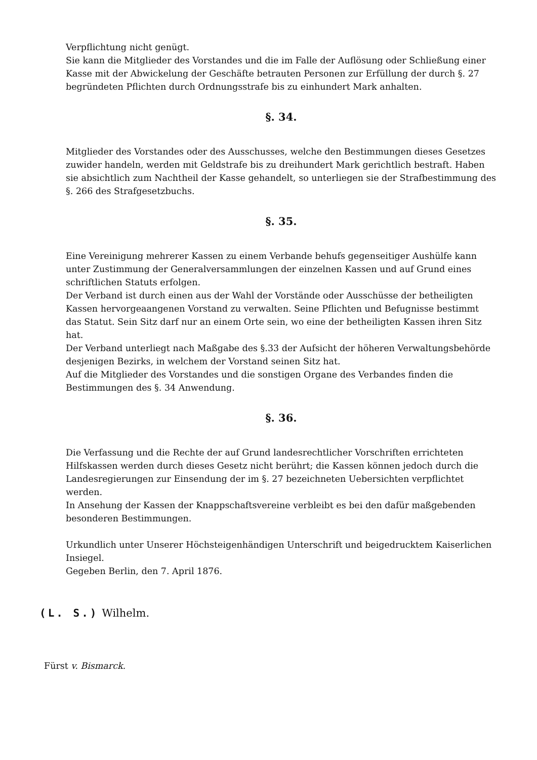Verpflichtung nicht genügt.
Sie kann die Mitglieder des Vorstandes und die im Falle der Auflösung oder Schließung einer Kasse mit der Abwickelung der Geschäfte betrauten Personen zur Erfüllung der durch §. 27 begründeten Pflichten durch Ordnungsstrafe bis zu einhundert Mark anhalten.
§. 34.
Mitglieder des Vorstandes oder des Ausschusses, welche den Bestimmungen dieses Gesetzes zuwider handeln, werden mit Geldstrafe bis zu dreihundert Mark gerichtlich bestraft. Haben sie absichtlich zum Nachtheil der Kasse gehandelt, so unterliegen sie der Strafbestimmung des §. 266 des Strafgesetzbuchs.
§. 35.
Eine Vereinigung mehrerer Kassen zu einem Verbande behufs gegenseitiger Aushülfe kann unter Zustimmung der Generalversammlungen der einzelnen Kassen und auf Grund eines schriftlichen Statuts erfolgen.
Der Verband ist durch einen aus der Wahl der Vorstände oder Ausschüsse der betheiligten Kassen hervorgeaangenen Vorstand zu verwalten. Seine Pflichten und Befugnisse bestimmt das Statut. Sein Sitz darf nur an einem Orte sein, wo eine der betheiligten Kassen ihren Sitz hat.
Der Verband unterliegt nach Maßgabe des §.33 der Aufsicht der höheren Verwaltungsbehörde desjenigen Bezirks, in welchem der Vorstand seinen Sitz hat.
Auf die Mitglieder des Vorstandes und die sonstigen Organe des Verbandes finden die Bestimmungen des §. 34 Anwendung.
§. 36.
Die Verfassung und die Rechte der auf Grund landesrechtlicher Vorschriften errichteten Hilfskassen werden durch dieses Gesetz nicht berührt; die Kassen können jedoch durch die Landesregierungen zur Einsendung der im §. 27 bezeichneten Uebersichten verpflichtet werden.
In Ansehung der Kassen der Knappschaftsvereine verbleibt es bei den dafür maßgebenden besonderen Bestimmungen.
Urkundlich unter Unserer Höchsteigenhändigen Unterschrift und beigedrucktem Kaiserlichen Insiegel.
Gegeben Berlin, den 7. April 1876.
(L. S.) Wilhelm.
Fürst v. Bismarck.